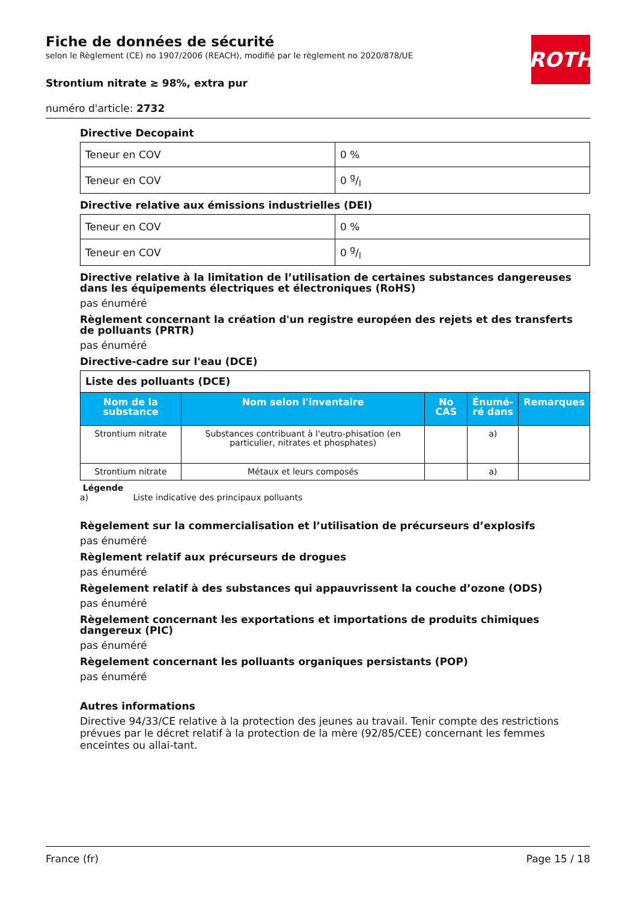Fiche de données de sécurité
selon le Règlement (CE) no 1907/2006 (REACH), modifié par le règlement no 2020/878/UE
Strontium nitrate ≥ 98%, extra pur
numéro d'article: 2732
ROTH
Directive Decopaint
| Teneur en COV | 0 % |
| Teneur en COV | 0 g/l |
Directive relative aux émissions industrielles (DEI)
| Teneur en COV | 0 % |
| Teneur en COV | 0 g/l |
Directive relative à la limitation de l’utilisation de certaines substances dangereuses dans les équipements électriques et électroniques (RoHS)
pas énuméré
Règlement concernant la création d'un registre européen des rejets et des transferts de polluants (PRTR)
pas énuméré
Directive-cadre sur l'eau (DCE)
| Liste des polluants (DCE) | | | | |
| Nom de la substance | Nom selon l'inventaire | No CAS | Énumé- ré dans | Remarques |
| Strontium nitrate | Substances contribuant à l'eutro-phisation (en particulier, nitrates et phosphates) | | a) | |
| Strontium nitrate | Métaux et leurs composés | | a) | |
Légende
a) Liste indicative des principaux polluants
Règelement sur la commercialisation et l’utilisation de précurseurs d’explosifs
pas énuméré
Règlement relatif aux précurseurs de drogues
pas énuméré
Règelement relatif à des substances qui appauvrissent la couche d’ozone (ODS)
pas énuméré
Règelement concernant les exportations et importations de produits chimiques dangereux (PIC)
pas énuméré
Règelement concernant les polluants organiques persistants (POP)
pas énuméré
Autres informations
Directive 94/33/CE relative à la protection des jeunes au travail. Tenir compte des restrictions prévues par le décret relatif à la protection de la mère (92/85/CEE) concernant les femmes enceintes ou allai-tant.
France (fr) Page 15 / 18